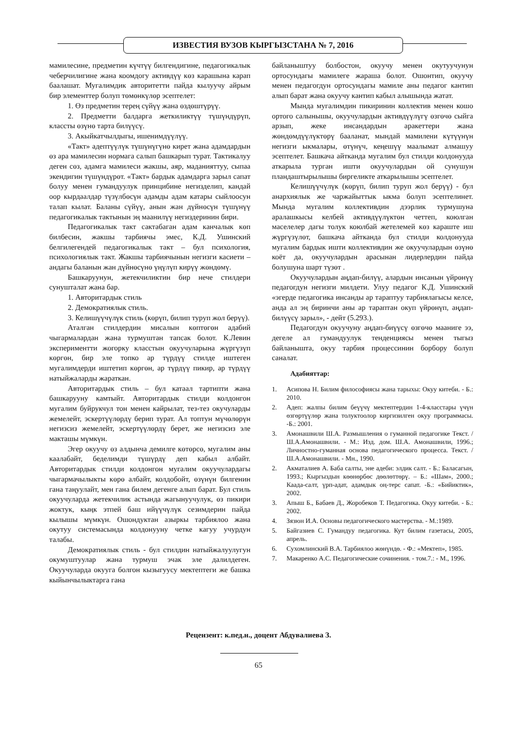ИЗВЕСТИЯ ВУЗОВ КЫРГЫЗСТАНА № 7, 2016
мамилесине, предметин күчтүү билгендигине, педагогикалык чеберчилигине жана коомдогу активдүү көз карашына карап баалашат. Мугалимдик авторитетти пайда кылуучу айрым бир элементтер болуп төмөнкүлөр эсептелет:
1. Өз предметин терең сүйүү жана өздөштүрүү.
2. Предметти балдарга жеткиликтүү түшүндүрүп, классты өзүнө тарта билүүсү.
3. Акыйкатчылдыгы, ишенимдүүлүү.
«Такт» адептүүлүк түшүнүгүнө кирет жана адамдардын өз ара мамилесин нормага салып башкарып турат. Тактикалуу деген сөз, адамга мамилеси жакшы, аяр, маданияттуу, сыпаа экендигин түшүндүрөт. «Такт» бардык адамдарга зарыл сапат болуу менен гумандуулук принцибине негизделип, кандай оор кырдаалдар түзүлбөсүн адамды адам катары сыйлоосун талап кылат. Баланы сүйүү, анын жан дүйнөсүн түшүнүү педагогикалык тактынын эң маанилүү негиздеринин бири.
Педагогикалык такт сактабаган адам канчалык көп билбесин, жакшы тарбиячы эмес, К.Д. Ушинский белгилегендей педагогикалык такт – бул психология, психологиялык такт. Жакшы тарбиячынын негизги касиети – андагы баланын жан дүйнөсүнө үңүлүп кирүү жөндөмү.
Башкаруунун, жетекчиликтин бир нече стилдери сунушталат жана бар.
1. Авторитардык стиль
2. Демократиялык стиль.
3. Келишүүчүлүк стиль (көрүп, билип туруп жол берүү).
Аталган стилдердин мисалын көптөгөн адабий чыгармалардан жана турмуштан тапсак болот. К.Левин экспериментти жогорку класстын окуучуларына жүргүзүп көргөн, бир эле топко ар түрдүү стилде иштеген мугалимдерди иштетип көргөн, ар түрдүү пикир, ар түрдүү натыйжаларды жараткан.
Авторитардык стиль – бул катаал тартипти жана башкарууну камтыйт. Авторитардык стилди колдонгон мугалим буйрукчул тон менен кайрылат, тез-тез окучуларды жемелейт, эскертүүлөрдү берип турат. Ал топтун мүчөлөрүн негизсиз жемелейт, эскертүүлөрдү берет, же негизсиз эле макташы мүмкүн.
Эгер окуучу өз алдынча демилге көтөрсө, мугалим аны каалабайт, беделимди түшүрдү деп кабыл албайт. Авторитардык стилди колдонгон мугалим окуучулардагы чыгармачылыкты көрө албайт, колдобойт, өзүнүн билгенин гана таңуулайт, мен гана билем дегенге алып барат. Бул стиль окуучуларда жетекчилик астында жагынуучулук, өз пикири жоктук, кыңк этпей баш ийүүчүлүк сезимдерин пайда кылышы мүмкүн. Ошондуктан азыркы тарбиялоо жана окутуу системасында колдонууну четке кагуу учурдун талабы.
Демократиялык стиль - бул стилдин натыйжалуулугун окумуштуулар жана турмуш эчак эле далилдеген. Окуучуларда окууга болгон кызыгуусу мектептеги же башка кыйынчылыктарга гана
байланыштуу болбостон, окуучу менен окутуучунун ортосундагы мамилеге жараша болот. Ошонтип, окуучу менен педагогдун ортосундагы мамиле аны педагог кантип алып барат жана окуучу кантип кабыл алышында жатат.
Мында мугалимдин пикиринин коллектив менен кошо ортого салынышы, окуучулардын активдүүлүгү өзгөчө сыйга арзып, жеке инсандардын аракеттери жана жөндөмдүүлүктөрү бааланат, мындай мамилени күтүүнүн негизги ыкмалары, өтүнүч, кеңешүү маалымат алмашуу эсептелет. Башкача айтканда мугалим бул стилди колдонууда аткарыла турган ишти окуучулардын ой сунушун пландаштырылышы биргеликте аткарылышы эсептелет.
Келишүүчүлүк (көрүп, билип туруп жол берүү) - бул анархиялык же чаржайыттык ыкма болуп эсептелинет. Мында мугалим коллективдин дээрлик турмушуна аралашкысы келбей активдүүлүктөн четтеп, коюлган маселелер дагы толук коюлбай жетелемей көз караште иш жүргүзүлөт, башкача айтканда бул стилди колдонууда мугалим бардык ишти коллективдин же окуучулардын өзүнө коёт да, окуучулардын арасынан лидерлердин пайда болушуна шарт түзөт .
Окуучулардын аңдап-билүү, алардын инсанын үйрөнүү педагогдун негизги милдети. Улуу педагог К.Д. Ушинский «эгерде педагогика инсанды ар тараптуу тарбиялагысы келсе, анда ал эң биринчи аны ар тараптан окуп үйрөнүп, аңдап-билүүсү зарыл», - дейт (5.293.).
Педагогдун окуучуну аңдап-биүүсү өзгөчө мааниге ээ, дегеле ал гумандуулук тенденциясы менен тыгыз байланышта, окуу тарбия процессинин борбору болуп саналат.
Адабияттар:
1. Асипова Н. Билим философиясы жана тарыхы: Окуу китеби. - Б.: 2010.
2. Адеп: жалпы билим беүүчү мектептердин 1-4-класстары үчүн өзгөртүүлөр жана толуктоолор киргизилген окуу программасы. -Б.: 2001.
3. Амонашвили Ш.А. Размышления о гуманной педагогике Текст. / Ш.А.Амонашвили. - М.: Изд. дом. Ш.А. Амонашвили, 1996.; Личностно-гуманная основа педагогического процесса. Текст. / Ш.А.Амонашвили. - Мн., 1990.
2. Акматалиев А. Баба салты, эне адеби: элдик салт. - Б.: Баласагын, 1993.; Кыргыздын көөнөрбөс дөөлөттөрү. – Б.: «Шам», 2000.; Каада-салт, үрп-адат, адамдык оң-терс сапат. -Б.: «Бийиктик», 2002.
3. Апыш Б., Бабаев Д., Жоробеков Т. Педагогика. Окуу китеби. - Б.: 2002.
4. Зязюн И.А. Основы педагогического мастерства. - М.:1989.
5. Байгазиев С. Гумандуу педагогика. Кут билим газетасы, 2005, апрель.
6. Сухомлинский В.А. Тарбиялоо жөнүндө. - Ф.: «Мектеп», 1985.
7. Макаренко А.С. Педагогические сочинения. - том.7.: - М., 1996.
Рецензент: к.пед.н., доцент Абдувалиева З.
65